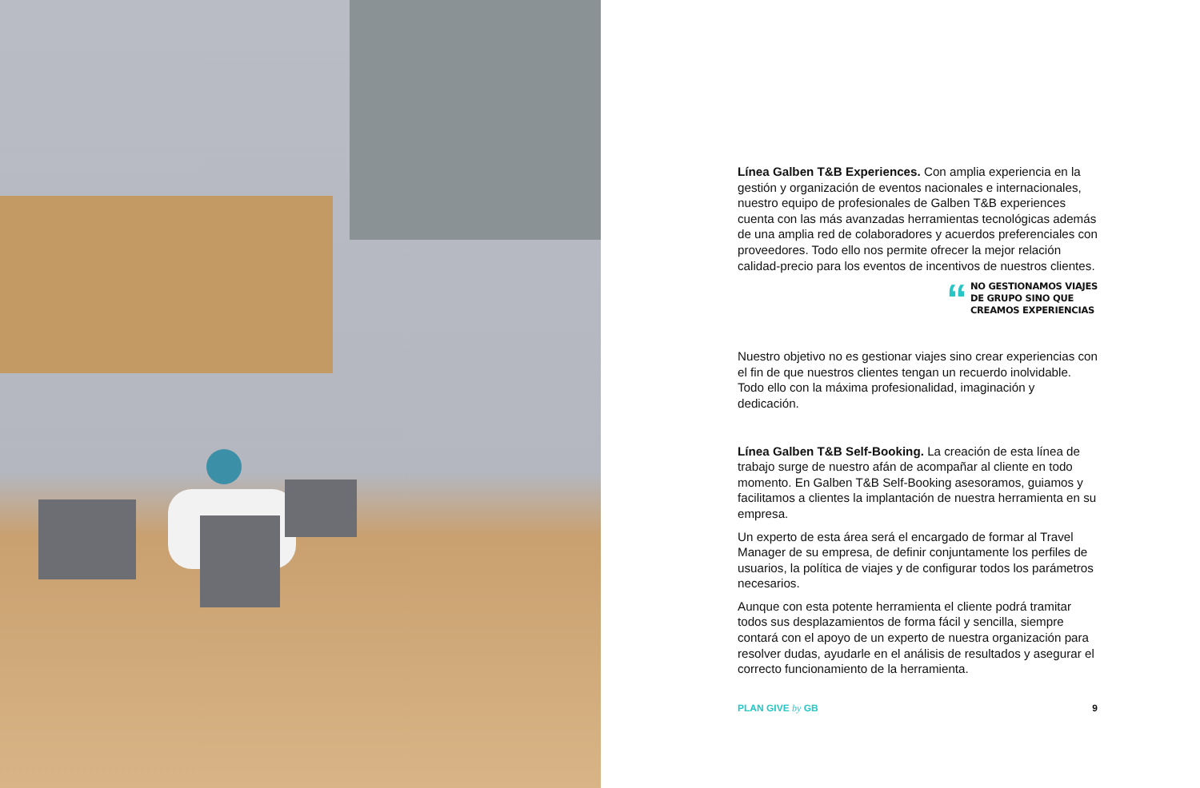Línea Galben T&B Experiences. Con amplia experiencia en la gestión y organización de eventos nacionales e internacionales, nuestro equipo de profesionales de Galben T&B experiences cuenta con las más avanzadas herramientas tecnológicas además de una amplia red de colaboradores y acuerdos preferenciales con proveedores. Todo ello nos permite ofrecer la mejor relación calidad-precio para los eventos de incentivos de nuestros clientes.
“
NO GESTIONAMOS VIAJES
DE GRUPO SINO QUE
CREAMOS EXPERIENCIAS
Nuestro objetivo no es gestionar viajes sino crear experiencias con el fin de que nuestros clientes tengan un recuerdo inolvidable. Todo ello con la máxima profesionalidad, imaginación y dedicación.
Línea Galben T&B Self-Booking. La creación de esta línea de trabajo surge de nuestro afán de acompañar al cliente en todo momento. En Galben T&B Self-Booking asesoramos, guiamos y facilitamos a clientes la implantación de nuestra herramienta en su empresa.
Un experto de esta área será el encargado de formar al Travel Manager de su empresa, de definir conjuntamente los perfiles de usuarios, la política de viajes y de configurar todos los parámetros necesarios.
Aunque con esta potente herramienta el cliente podrá tramitar todos sus desplazamientos de forma fácil y sencilla, siempre contará con el apoyo de un experto de nuestra organización para resolver dudas, ayudarle en el análisis de resultados y asegurar el correcto funcionamiento de la herramienta.
PLAN GIVE by GB 9